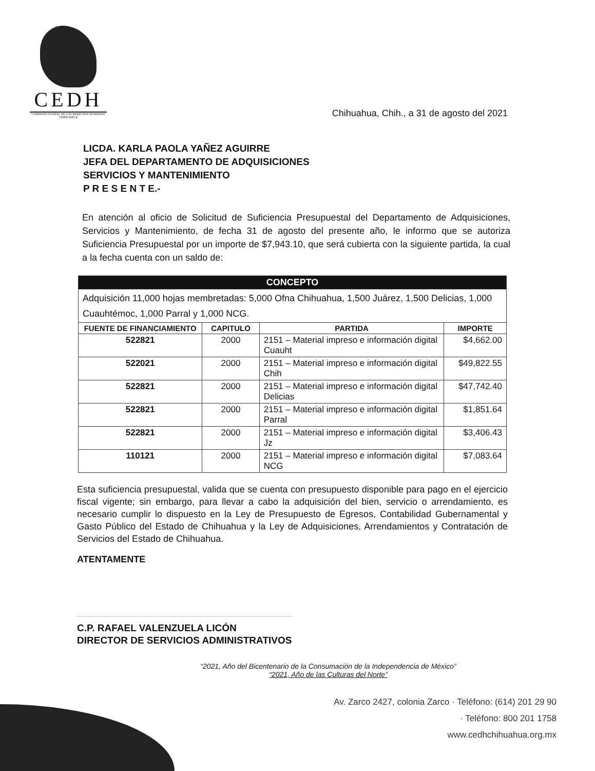CEDH
COMISIÓN ESTATAL DE LOS DERECHOS HUMANOS CHIHUAHUA
Chihuahua, Chih., a 31 de agosto del 2021
LICDA. KARLA PAOLA YAÑEZ AGUIRRE
JEFA DEL DEPARTAMENTO DE ADQUISICIONES
SERVICIOS Y MANTENIMIENTO
P R E S E N T E.-
En atención al oficio de Solicitud de Suficiencia Presupuestal del Departamento de Adquisiciones, Servicios y Mantenimiento, de fecha 31 de agosto del presente año, le informo que se autoriza Suficiencia Presupuestal por un importe de $7,943.10, que será cubierta con la siguiente partida, la cual a la fecha cuenta con un saldo de:
| CONCEPTO | | | |
| --- | --- | --- | --- |
| Adquisición 11,000 hojas membretadas: 5,000 Ofna Chihuahua, 1,500 Juárez, 1,500 Delicias, 1,000 Cuauhtémoc, 1,000 Parral y 1,000 NCG. | | | |
| FUENTE DE FINANCIAMIENTO | CAPITULO | PARTIDA | IMPORTE |
| 522821 | 2000 | 2151 – Material impreso e información digital Cuauht | $4,662.00 |
| 522021 | 2000 | 2151 – Material impreso e información digital Chih | $49,822.55 |
| 522821 | 2000 | 2151 – Material impreso e información digital Delicias | $47,742.40 |
| 522821 | 2000 | 2151 – Material impreso e información digital Parral | $1,851.64 |
| 522821 | 2000 | 2151 – Material impreso e información digital Jz | $3,406.43 |
| 110121 | 2000 | 2151 – Material impreso e información digital NCG | $7,083.64 |
Esta suficiencia presupuestal, valida que se cuenta con presupuesto disponible para pago en el ejercicio fiscal vigente; sin embargo, para llevar a cabo la adquisición del bien, servicio o arrendamiento, es necesario cumplir lo dispuesto en la Ley de Presupuesto de Egresos, Contabilidad Gubernamental y Gasto Público del Estado de Chihuahua y la Ley de Adquisiciones, Arrendamientos y Contratación de Servicios del Estado de Chihuahua.
ATENTAMENTE
C.P. RAFAEL VALENZUELA LICÓN
DIRECTOR DE SERVICIOS ADMINISTRATIVOS
“2021, Año del Bicentenario de la Consumación de la Independencia de México”
“2021, Año de las Culturas del Norte”
Av. Zarco 2427, colonia Zarco · Teléfono: (614) 201 29 90
· Teléfono: 800 201 1758
www.cedhchihuahua.org.mx